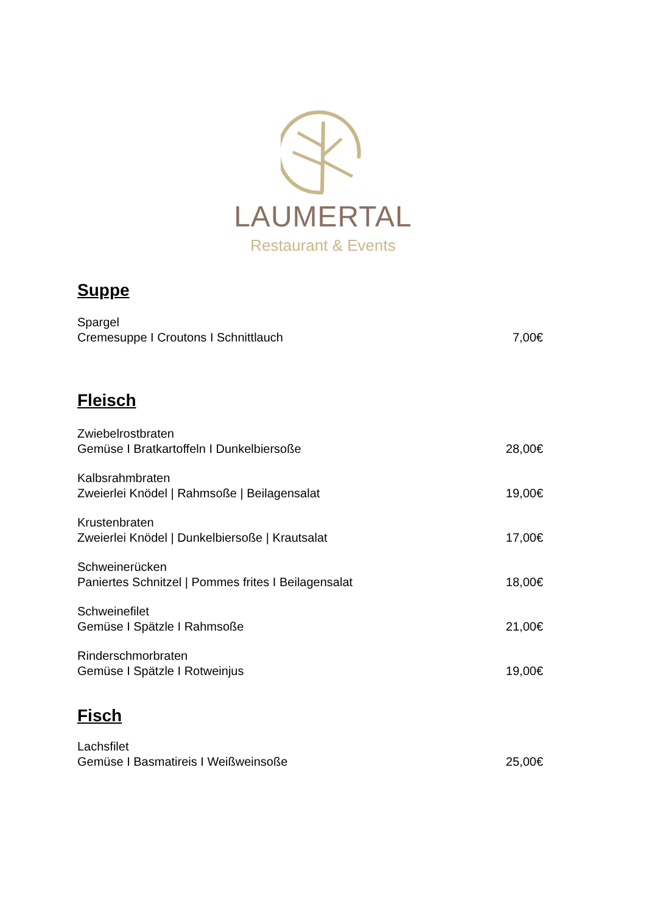LAUMERTAL
Restaurant & Events
Suppe
Spargel
Cremesuppe I Croutons I Schnittlauch
7,00€
Fleisch
Zwiebelrostbraten
Gemüse I Bratkartoffeln I Dunkelbiersoße
28,00€
Kalbsrahmbraten
Zweierlei Knödel | Rahmsoße | Beilagensalat
19,00€
Krustenbraten
Zweierlei Knödel | Dunkelbiersoße | Krautsalat
17,00€
Schweinerücken
Paniertes Schnitzel | Pommes frites I Beilagensalat
18,00€
Schweinefilet
Gemüse I Spätzle I Rahmsoße
21,00€
Rinderschmorbraten
Gemüse I Spätzle I Rotweinjus
19,00€
Fisch
Lachsfilet
Gemüse I Basmatireis I Weißweinsoße
25,00€